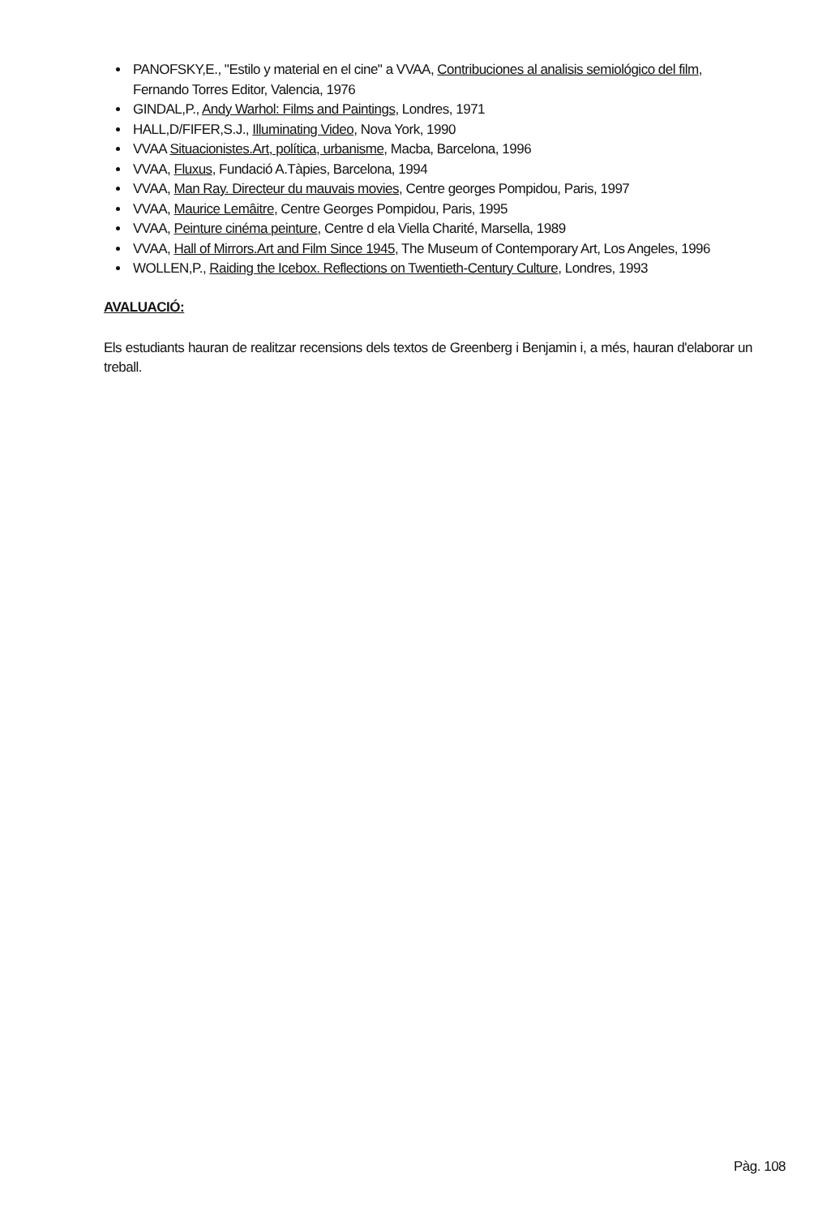PANOFSKY,E., "Estilo y material en el cine" a VVAA, Contribuciones al analisis semiológico del film, Fernando Torres Editor, Valencia, 1976
GINDAL,P., Andy Warhol: Films and Paintings, Londres, 1971
HALL,D/FIFER,S.J., Illuminating Video, Nova York, 1990
VVAA Situacionistes.Art, política, urbanisme, Macba, Barcelona, 1996
VVAA, Fluxus, Fundació A.Tàpies, Barcelona, 1994
VVAA, Man Ray. Directeur du mauvais movies, Centre georges Pompidou, Paris, 1997
VVAA, Maurice Lemâitre, Centre Georges Pompidou, Paris, 1995
VVAA, Peinture cinéma peinture, Centre d ela Viella Charité, Marsella, 1989
VVAA, Hall of Mirrors.Art and Film Since 1945, The Museum of Contemporary Art, Los Angeles, 1996
WOLLEN,P., Raiding the Icebox. Reflections on Twentieth-Century Culture, Londres, 1993
AVALUACIÓ:
Els estudiants hauran de realitzar recensions dels textos de Greenberg i Benjamin i, a més, hauran d'elaborar un treball.
Pàg. 108